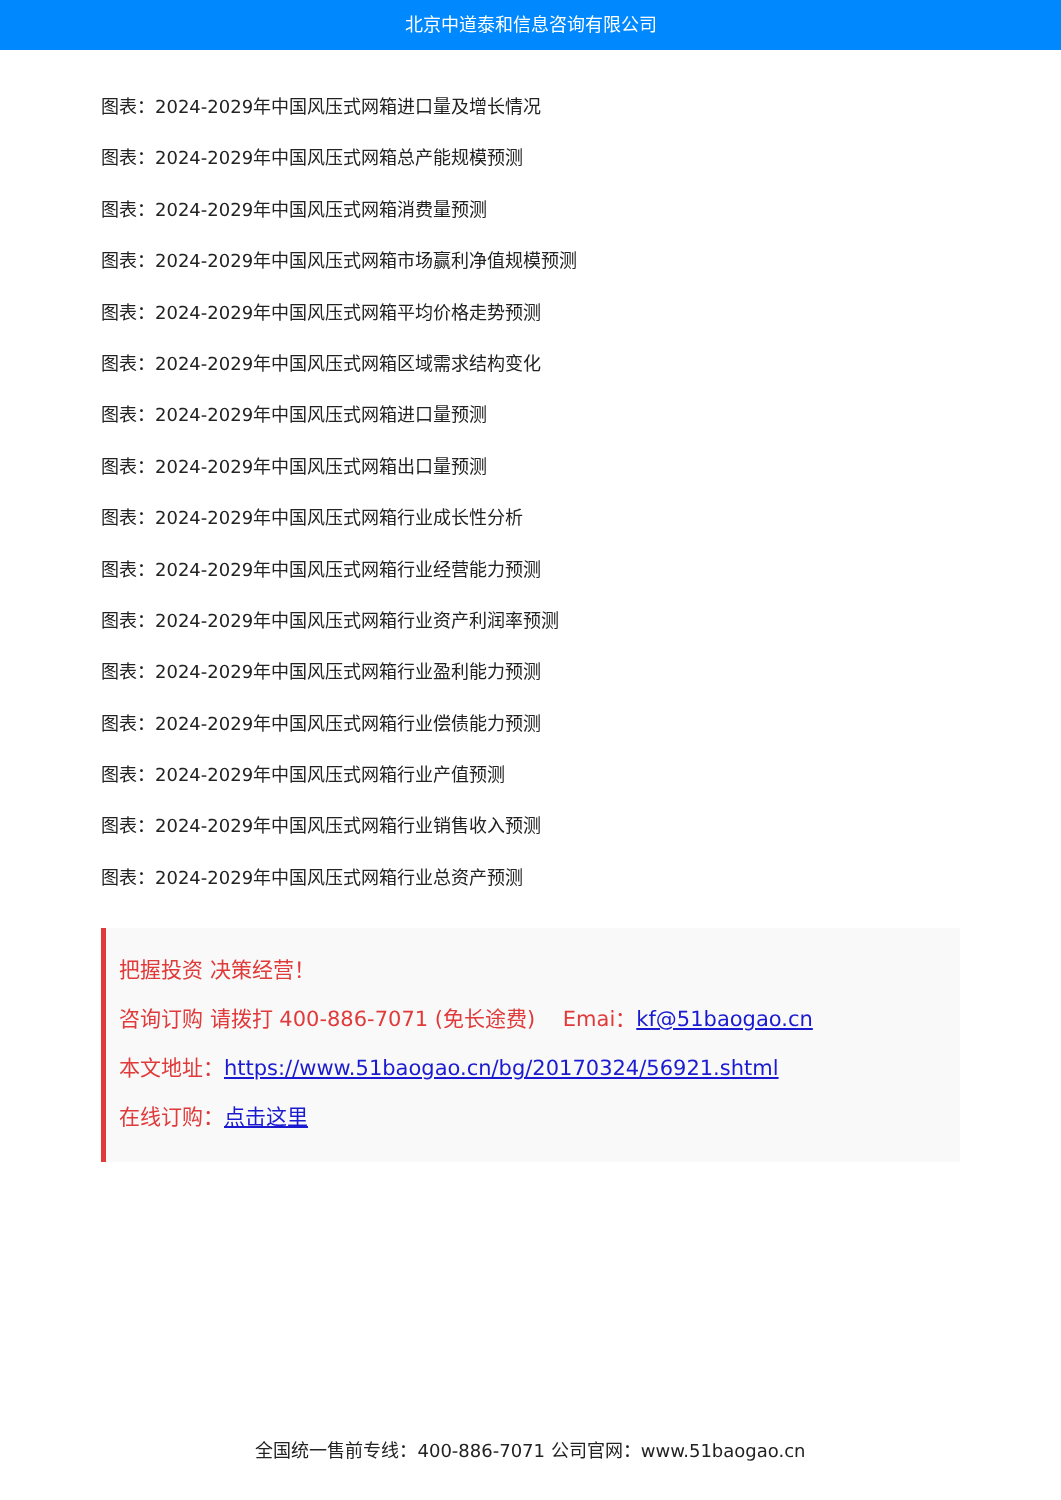北京中道泰和信息咨询有限公司
图表：2024-2029年中国风压式网箱进口量及增长情况
图表：2024-2029年中国风压式网箱总产能规模预测
图表：2024-2029年中国风压式网箱消费量预测
图表：2024-2029年中国风压式网箱市场赢利净值规模预测
图表：2024-2029年中国风压式网箱平均价格走势预测
图表：2024-2029年中国风压式网箱区域需求结构变化
图表：2024-2029年中国风压式网箱进口量预测
图表：2024-2029年中国风压式网箱出口量预测
图表：2024-2029年中国风压式网箱行业成长性分析
图表：2024-2029年中国风压式网箱行业经营能力预测
图表：2024-2029年中国风压式网箱行业资产利润率预测
图表：2024-2029年中国风压式网箱行业盈利能力预测
图表：2024-2029年中国风压式网箱行业偿债能力预测
图表：2024-2029年中国风压式网箱行业产值预测
图表：2024-2029年中国风压式网箱行业销售收入预测
图表：2024-2029年中国风压式网箱行业总资产预测
把握投资 决策经营！
咨询订购 请拨打 400-886-7071 (免长途费)　 Emai：kf@51baogao.cn
本文地址：https://www.51baogao.cn/bg/20170324/56921.shtml
在线订购：点击这里
全国统一售前专线：400-886-7071 公司官网：www.51baogao.cn